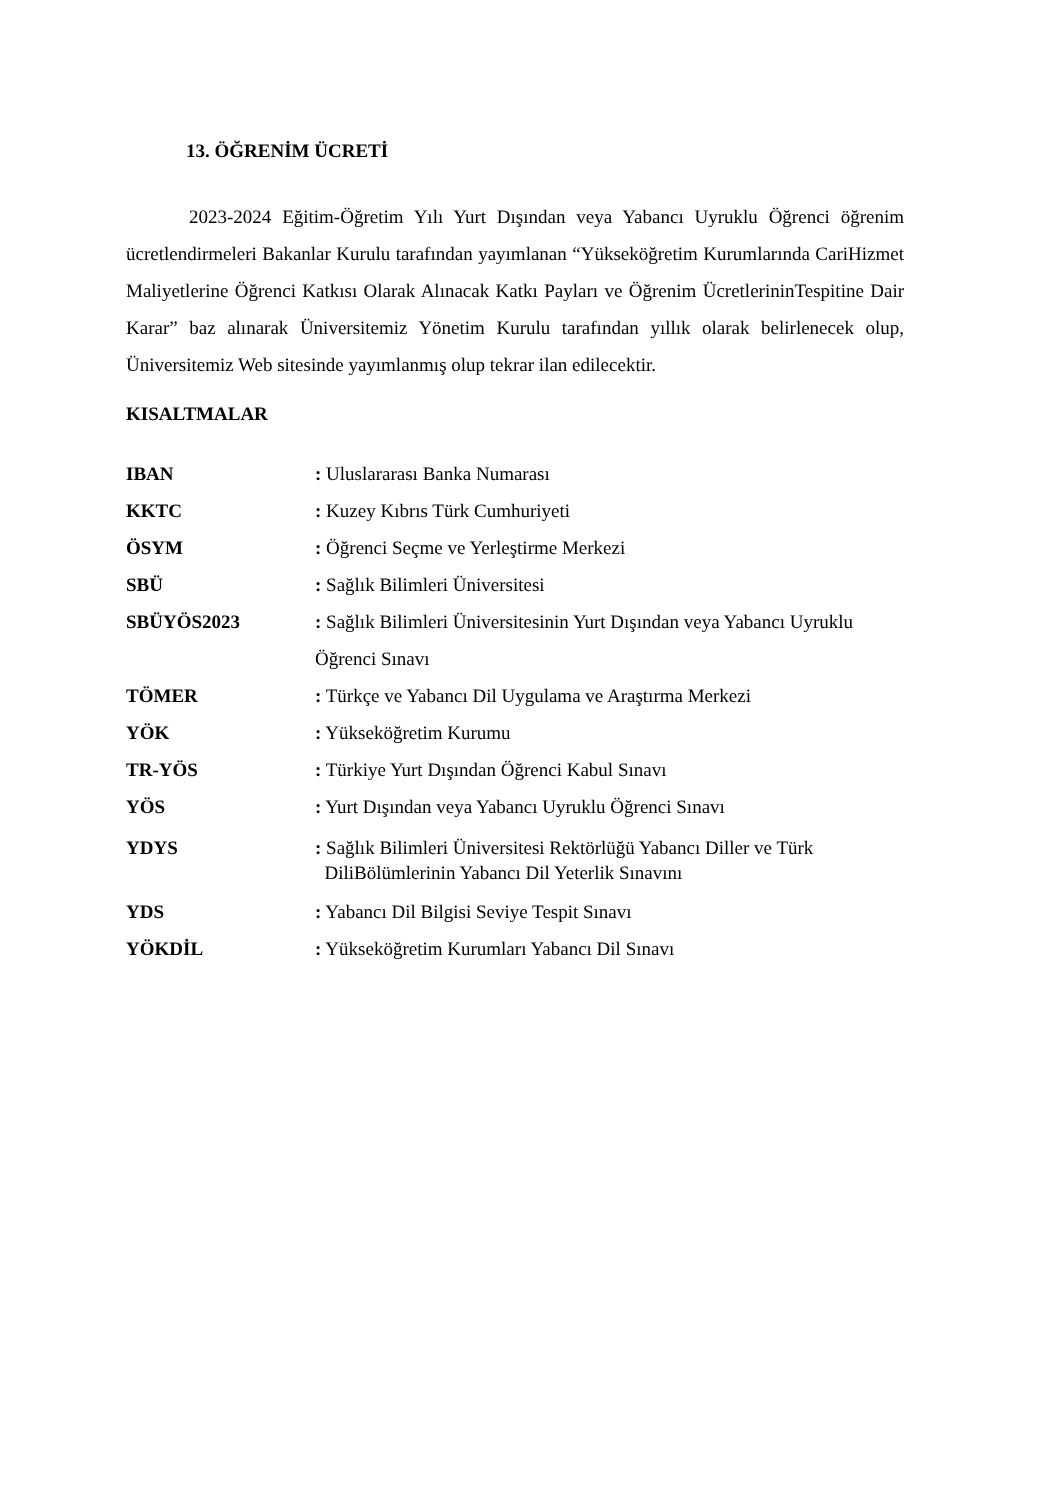13. ÖĞRENİM ÜCRETİ
2023-2024 Eğitim-Öğretim Yılı Yurt Dışından veya Yabancı Uyruklu Öğrenci öğrenim ücretlendirmeleri Bakanlar Kurulu tarafından yayımlanan “Yükseköğretim Kurumlarında CariHizmet Maliyetlerine Öğrenci Katkısı Olarak Alınacak Katkı Payları ve Öğrenim ÜcretlerininTespitine Dair Karar” baz alınarak Üniversitemiz Yönetim Kurulu tarafından yıllık olarak belirlenecek olup, Üniversitemiz Web sitesinde yayımlanmış olup tekrar ilan edilecektir.
KISALTMALAR
IBAN : Uluslararası Banka Numarası
KKTC : Kuzey Kıbrıs Türk Cumhuriyeti
ÖSYM : Öğrenci Seçme ve Yerleştirme Merkezi
SBÜ : Sağlık Bilimleri Üniversitesi
SBÜYÖS2023 : Sağlık Bilimleri Üniversitesinin Yurt Dışından veya Yabancı Uyruklu Öğrenci Sınavı
TÖMER : Türkçe ve Yabancı Dil Uygulama ve Araştırma Merkezi
YÖK : Yükseköğretim Kurumu
TR-YÖS : Türkiye Yurt Dışından Öğrenci Kabul Sınavı
YÖS : Yurt Dışından veya Yabancı Uyruklu Öğrenci Sınavı
YDYS : Sağlık Bilimleri Üniversitesi Rektörlüğü Yabancı Diller ve Türk
DiliBölümlerinin Yabancı Dil Yeterlik Sınavını
YDS : Yabancı Dil Bilgisi Seviye Tespit Sınavı
YÖKDİL : Yükseköğretim Kurumları Yabancı Dil Sınavı